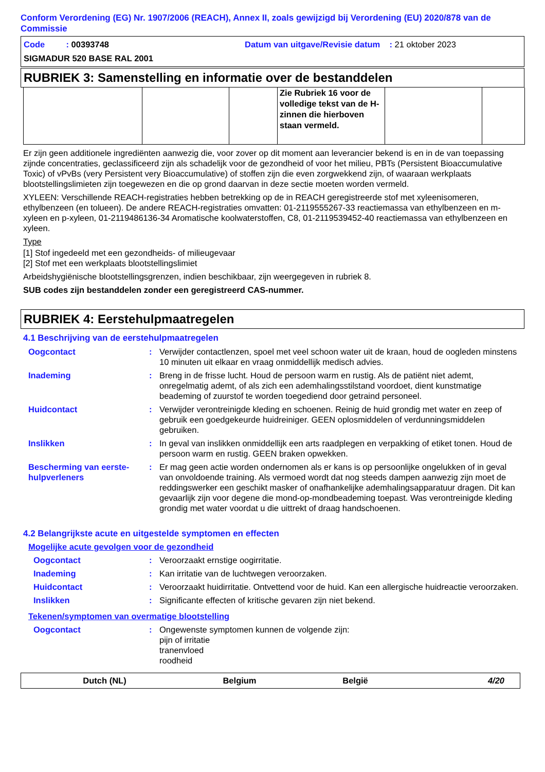Conform Verordening (EG) Nr. 1907/2006 (REACH), Annex II, zoals gewijzigd bij Verordening (EU) 2020/878 van de Commissie
Code : 00393748 Datum van uitgave/Revisie datum : 21 oktober 2023
SIGMADUR 520 BASE RAL 2001
RUBRIEK 3: Samenstelling en informatie over de bestanddelen
| | | | Zie Rubriek 16 voor de volledige tekst van de H-zinnen die hierboven staan vermeld. | | |
Er zijn geen additionele ingrediënten aanwezig die, voor zover op dit moment aan leverancier bekend is en in de van toepassing zijnde concentraties, geclassificeerd zijn als schadelijk voor de gezondheid of voor het milieu, PBTs (Persistent Bioaccumulative Toxic) of vPvBs (very Persistent very Bioaccumulative) of stoffen zijn die even zorgwekkend zijn, of waaraan werkplaats blootstellingslimieten zijn toegewezen en die op grond daarvan in deze sectie moeten worden vermeld.
XYLEEN: Verschillende REACH-registraties hebben betrekking op de in REACH geregistreerde stof met xyleenisomeren, ethylbenzeen (en tolueen). De andere REACH-registraties omvatten: 01-2119555267-33 reactiemassa van ethylbenzeen en m-xyleen en p-xyleen, 01-2119486136-34 Aromatische koolwaterstoffen, C8, 01-2119539452-40 reactiemassa van ethylbenzeen en xyleen.
Type
[1] Stof ingedeeld met een gezondheids- of milieugevaar
[2] Stof met een werkplaats blootstellingslimiet
Arbeidshygiënische blootstellingsgrenzen, indien beschikbaar, zijn weergegeven in rubriek 8.
SUB codes zijn bestanddelen zonder een geregistreerd CAS-nummer.
RUBRIEK 4: Eerstehulpmaatregelen
4.1 Beschrijving van de eerstehulpmaatregelen
Oogcontact
:
Verwijder contactlenzen, spoel met veel schoon water uit de kraan, houd de oogleden minstens 10 minuten uit elkaar en vraag onmiddellijk medisch advies.
Inademing
:
Breng in de frisse lucht. Houd de persoon warm en rustig. Als de patiënt niet ademt, onregelmatig ademt, of als zich een ademhalingsstilstand voordoet, dient kunstmatige beademing of zuurstof te worden toegediend door getraind personeel.
Huidcontact
:
Verwijder verontreinigde kleding en schoenen. Reinig de huid grondig met water en zeep of gebruik een goedgekeurde huidreiniger. GEEN oplosmiddelen of verdunningsmiddelen gebruiken.
Inslikken
:
In geval van inslikken onmiddellijk een arts raadplegen en verpakking of etiket tonen. Houd de persoon warm en rustig. GEEN braken opwekken.
Bescherming van eerste-hulpverleners
:
Er mag geen actie worden ondernomen als er kans is op persoonlijke ongelukken of in geval van onvoldoende training. Als vermoed wordt dat nog steeds dampen aanwezig zijn moet de reddingswerker een geschikt masker of onafhankelijke ademhalingsapparatuur dragen. Dit kan gevaarlijk zijn voor degene die mond-op-mondbeademing toepast. Was verontreinigde kleding grondig met water voordat u die uittrekt of draag handschoenen.
4.2 Belangrijkste acute en uitgestelde symptomen en effecten
Mogelijke acute gevolgen voor de gezondheid
Oogcontact
:
Veroorzaakt ernstige oogirritatie.
Inademing
:
Kan irritatie van de luchtwegen veroorzaken.
Huidcontact
:
Veroorzaakt huidirritatie. Ontvettend voor de huid. Kan een allergische huidreactie veroorzaken.
Inslikken
:
Significante effecten of kritische gevaren zijn niet bekend.
Tekenen/symptomen van overmatige blootstelling
Oogcontact
:
Ongewenste symptomen kunnen de volgende zijn:
pijn of irritatie
tranenvloed
roodheid
Dutch (NL) Belgium België 4/20